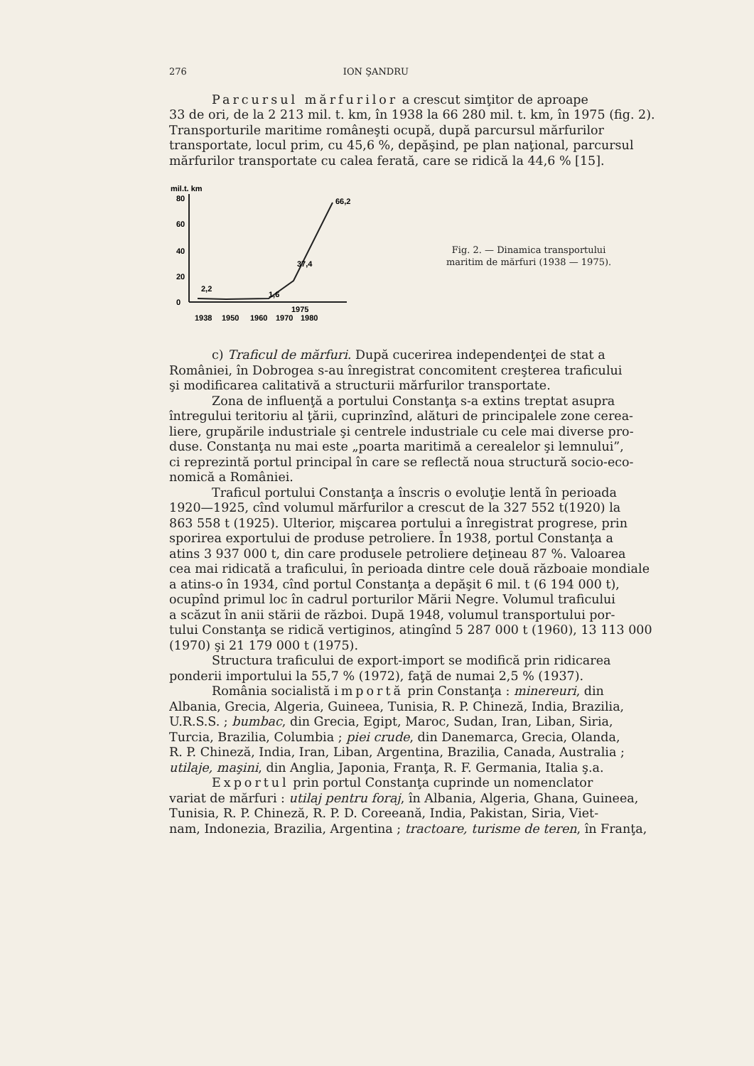276 ION ŞANDRU
Parcursul mărfurilor a crescut simţitor de aproape
33 de ori, de la 2 213 mil. t. km, în 1938 la 66 280 mil. t. km, în 1975 (fig. 2).
Transporturile maritime româneşti ocupă, după parcursul mărfurilor
transportate, locul prim, cu 45,6 %, depăşind, pe plan naţional, parcursul
mărfurilor transportate cu calea ferată, care se ridică la 44,6 % [15].
mil.t. km
80
60
40
20
0
2,2
1,6
37,4
66,2
1938
1950
1960
1970
1980
1975
Fig. 2. — Dinamica transportului
maritim de mărfuri (1938 — 1975).
c) Traficul de mărfuri. După cucerirea independenţei de stat a
României, în Dobrogea s-au înregistrat concomitent creşterea traficului
şi modificarea calitativă a structurii mărfurilor transportate.
Zona de influenţă a portului Constanţa s-a extins treptat asupra
întregului teritoriu al ţării, cuprinzînd, alături de principalele zone cerea-
liere, grupările industriale şi centrele industriale cu cele mai diverse pro-
duse. Constanţa nu mai este „poarta maritimă a cerealelor şi lemnului”,
ci reprezintă portul principal în care se reflectă noua structură socio-eco-
nomică a României.
Traficul portului Constanţa a înscris o evoluţie lentă în perioada
1920—1925, cînd volumul mărfurilor a crescut de la 327 552 t(1920) la
863 558 t (1925). Ulterior, mişcarea portului a înregistrat progrese, prin
sporirea exportului de produse petroliere. În 1938, portul Constanţa a
atins 3 937 000 t, din care produsele petroliere deţineau 87 %. Valoarea
cea mai ridicată a traficului, în perioada dintre cele două războaie mondiale
a atins-o în 1934, cînd portul Constanţa a depăşit 6 mil. t (6 194 000 t),
ocupînd primul loc în cadrul porturilor Mării Negre. Volumul traficului
a scăzut în anii stării de război. După 1948, volumul transportului por-
tului Constanţa se ridică vertiginos, atingînd 5 287 000 t (1960), 13 113 000
(1970) şi 21 179 000 t (1975).
Structura traficului de export-import se modifică prin ridicarea
ponderii importului la 55,7 % (1972), faţă de numai 2,5 % (1937).
România socialistă importă prin Constanţa : minereuri, din
Albania, Grecia, Algeria, Guineea, Tunisia, R. P. Chineză, India, Brazilia,
U.R.S.S. ; bumbac, din Grecia, Egipt, Maroc, Sudan, Iran, Liban, Siria,
Turcia, Brazilia, Columbia ; piei crude, din Danemarca, Grecia, Olanda,
R. P. Chineză, India, Iran, Liban, Argentina, Brazilia, Canada, Australia ;
utilaje, maşini, din Anglia, Japonia, Franţa, R. F. Germania, Italia ş.a.
Exportul prin portul Constanţa cuprinde un nomenclator
variat de mărfuri : utilaj pentru foraj, în Albania, Algeria, Ghana, Guineea,
Tunisia, R. P. Chineză, R. P. D. Coreeană, India, Pakistan, Siria, Viet-
nam, Indonezia, Brazilia, Argentina ; tractoare, turisme de teren, în Franţa,